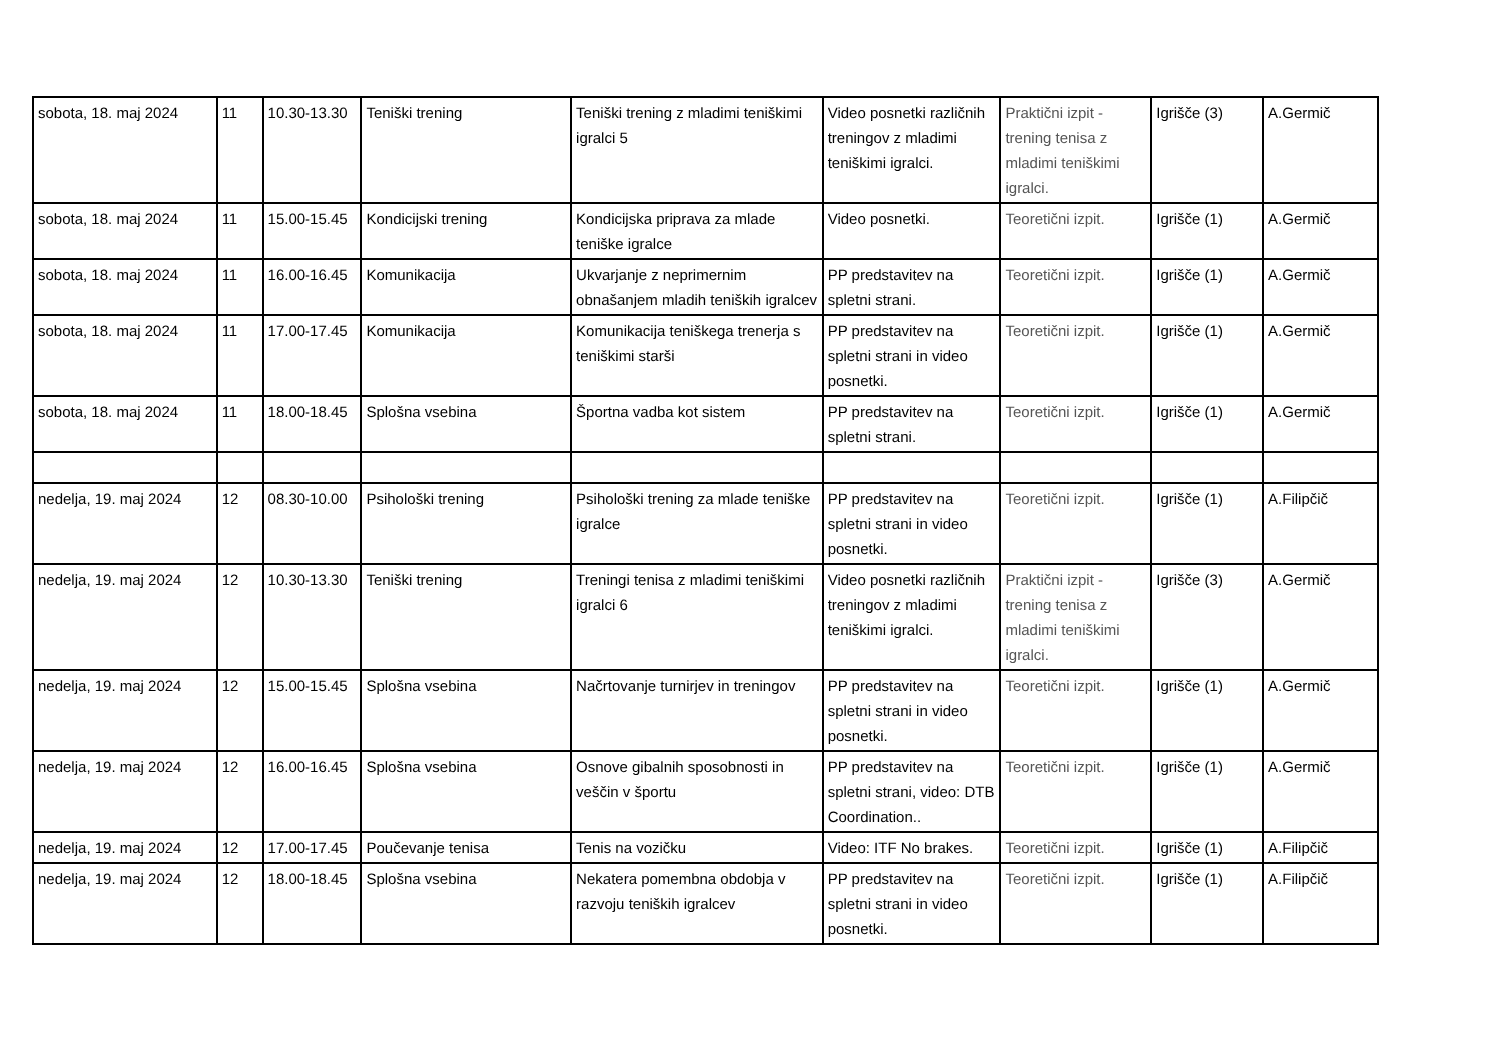| sobota, 18. maj 2024 | 11 | 10.30-13.30 | Teniški trening | Teniški trening z mladimi teniškimi igralci 5 | Video posnetki različnih treningov z mladimi teniškimi igralci. | Praktični izpit - trening tenisa z mladimi teniškimi igralci. | Igrišče (3) | A.Germič |
| sobota, 18. maj 2024 | 11 | 15.00-15.45 | Kondicijski trening | Kondicijska priprava za mlade teniške igralce | Video posnetki. | Teoretični izpit. | Igrišče (1) | A.Germič |
| sobota, 18. maj 2024 | 11 | 16.00-16.45 | Komunikacija | Ukvarjanje z neprimernim obnašanjem mladih teniških igralcev | PP predstavitev na spletni strani. | Teoretični izpit. | Igrišče (1) | A.Germič |
| sobota, 18. maj 2024 | 11 | 17.00-17.45 | Komunikacija | Komunikacija teniškega trenerja s teniškimi starši | PP predstavitev na spletni strani in video posnetki. | Teoretični izpit. | Igrišče (1) | A.Germič |
| sobota, 18. maj 2024 | 11 | 18.00-18.45 | Splošna vsebina | Športna vadba kot sistem | PP predstavitev na spletni strani. | Teoretični izpit. | Igrišče (1) | A.Germič |
| nedelja, 19. maj 2024 | 12 | 08.30-10.00 | Psihološki trening | Psihološki trening za mlade teniške igralce | PP predstavitev na spletni strani in video posnetki. | Teoretični izpit. | Igrišče (1) | A.Filipčič |
| nedelja, 19. maj 2024 | 12 | 10.30-13.30 | Teniški trening | Treningi tenisa z mladimi teniškimi igralci 6 | Video posnetki različnih treningov z mladimi teniškimi igralci. | Praktični izpit - trening tenisa z mladimi teniškimi igralci. | Igrišče (3) | A.Germič |
| nedelja, 19. maj 2024 | 12 | 15.00-15.45 | Splošna vsebina | Načrtovanje turnirjev in treningov | PP predstavitev na spletni strani in video posnetki. | Teoretični izpit. | Igrišče (1) | A.Germič |
| nedelja, 19. maj 2024 | 12 | 16.00-16.45 | Splošna vsebina | Osnove gibalnih sposobnosti in veščin v športu | PP predstavitev na spletni strani, video: DTB Coordination.. | Teoretični izpit. | Igrišče (1) | A.Germič |
| nedelja, 19. maj 2024 | 12 | 17.00-17.45 | Poučevanje tenisa | Tenis na vozičku | Video: ITF No brakes. | Teoretični izpit. | Igrišče (1) | A.Filipčič |
| nedelja, 19. maj 2024 | 12 | 18.00-18.45 | Splošna vsebina | Nekatera pomembna obdobja v razvoju teniških igralcev | PP predstavitev na spletni strani in video posnetki. | Teoretični izpit. | Igrišče (1) | A.Filipčič |